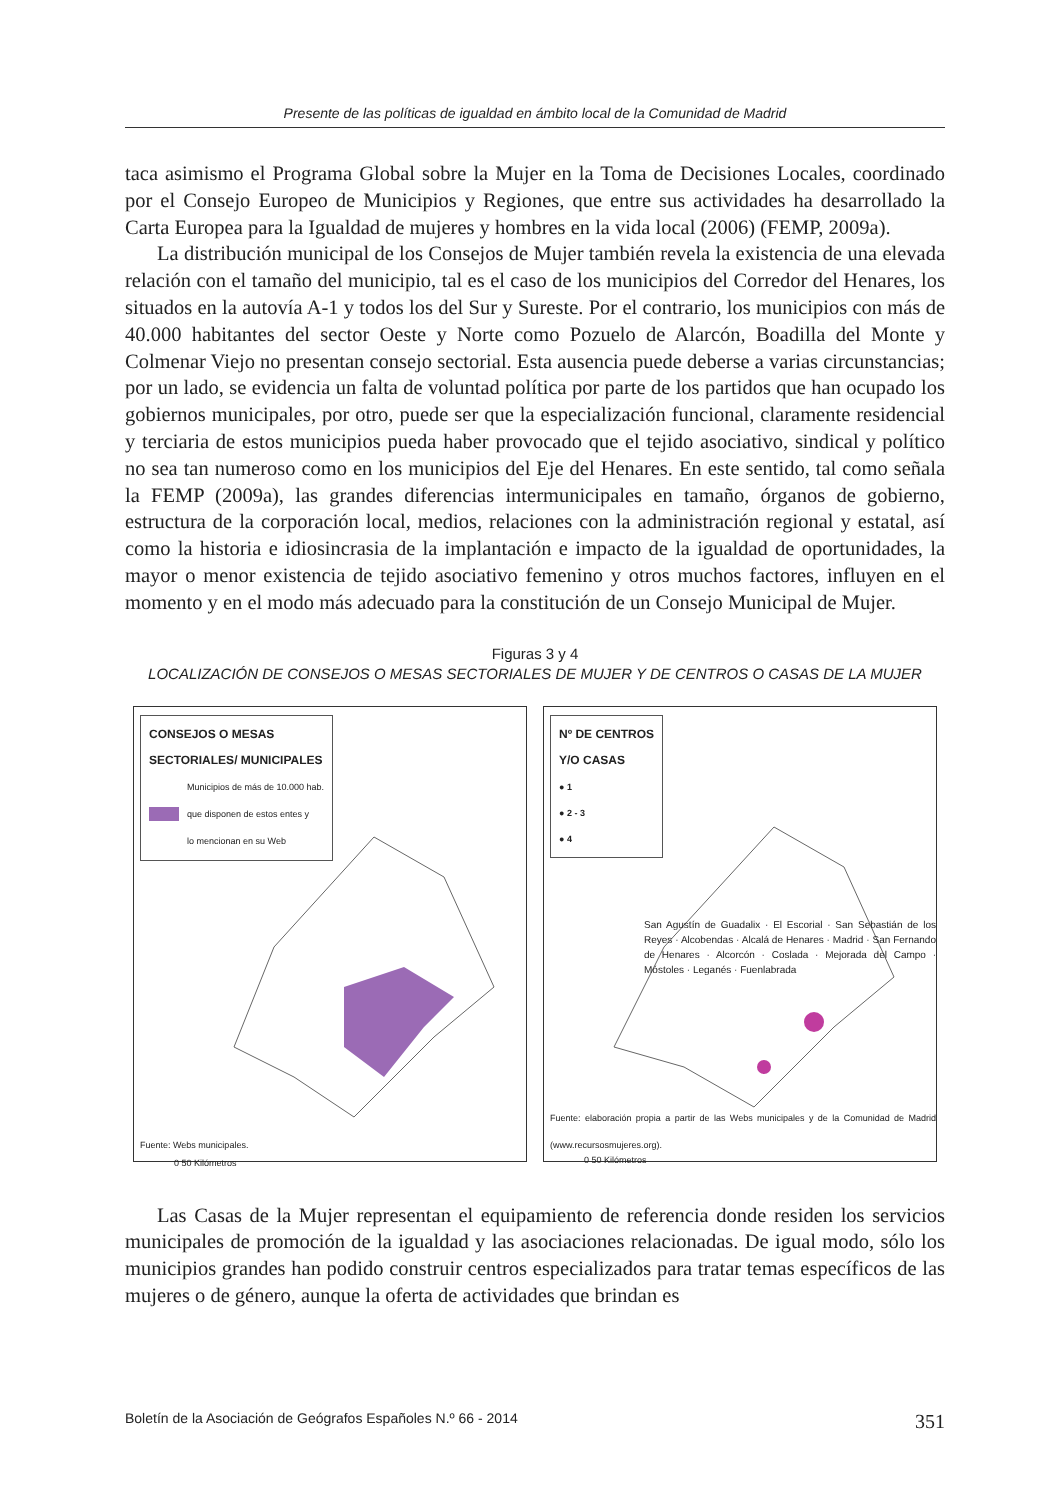Presente de las políticas de igualdad en ámbito local de la Comunidad de Madrid
taca asimismo el Programa Global sobre la Mujer en la Toma de Decisiones Locales, coordinado por el Consejo Europeo de Municipios y Regiones, que entre sus actividades ha desarrollado la Carta Europea para la Igualdad de mujeres y hombres en la vida local (2006) (FEMP, 2009a).
La distribución municipal de los Consejos de Mujer también revela la existencia de una elevada relación con el tamaño del municipio, tal es el caso de los municipios del Corredor del Henares, los situados en la autovía A-1 y todos los del Sur y Sureste. Por el contrario, los municipios con más de 40.000 habitantes del sector Oeste y Norte como Pozuelo de Alarcón, Boadilla del Monte y Colmenar Viejo no presentan consejo sectorial. Esta ausencia puede deberse a varias circunstancias; por un lado, se evidencia un falta de voluntad política por parte de los partidos que han ocupado los gobiernos municipales, por otro, puede ser que la especialización funcional, claramente residencial y terciaria de estos municipios pueda haber provocado que el tejido asociativo, sindical y político no sea tan numeroso como en los municipios del Eje del Henares. En este sentido, tal como señala la FEMP (2009a), las grandes diferencias intermunicipales en tamaño, órganos de gobierno, estructura de la corporación local, medios, relaciones con la administración regional y estatal, así como la historia e idiosincrasia de la implantación e impacto de la igualdad de oportunidades, la mayor o menor existencia de tejido asociativo femenino y otros muchos factores, influyen en el momento y en el modo más adecuado para la constitución de un Consejo Municipal de Mujer.
Figuras 3 y 4
LOCALIZACIÓN DE CONSEJOS O MESAS SECTORIALES DE MUJER Y DE CENTROS O CASAS DE LA MUJER
CONSEJOS O MESAS
SECTORIALES/ MUNICIPALES
Municipios de más de 10.000 hab.
que disponen de estos entes y
lo mencionan en su Web
0 50 Kilómetros
Fuente: Webs municipales.
Nº DE CENTROS
Y/O CASAS
● 1
● 2 - 3
● 4
San Agustín de Guadalix · El Escorial · San Sebastián de los Reyes · Alcobendas · Alcalá de Henares · Madrid · San Fernando de Henares · Alcorcón · Coslada · Mejorada del Campo · Móstoles · Leganés · Fuenlabrada
0 50 Kilómetros
Fuente: elaboración propia a partir de las Webs municipales y de la Comunidad de Madrid (www.recursosmujeres.org).
Las Casas de la Mujer representan el equipamiento de referencia donde residen los servicios municipales de promoción de la igualdad y las asociaciones relacionadas. De igual modo, sólo los municipios grandes han podido construir centros especializados para tratar temas específicos de las mujeres o de género, aunque la oferta de actividades que brindan es
Boletín de la Asociación de Geógrafos Españoles N.º 66 - 2014 351